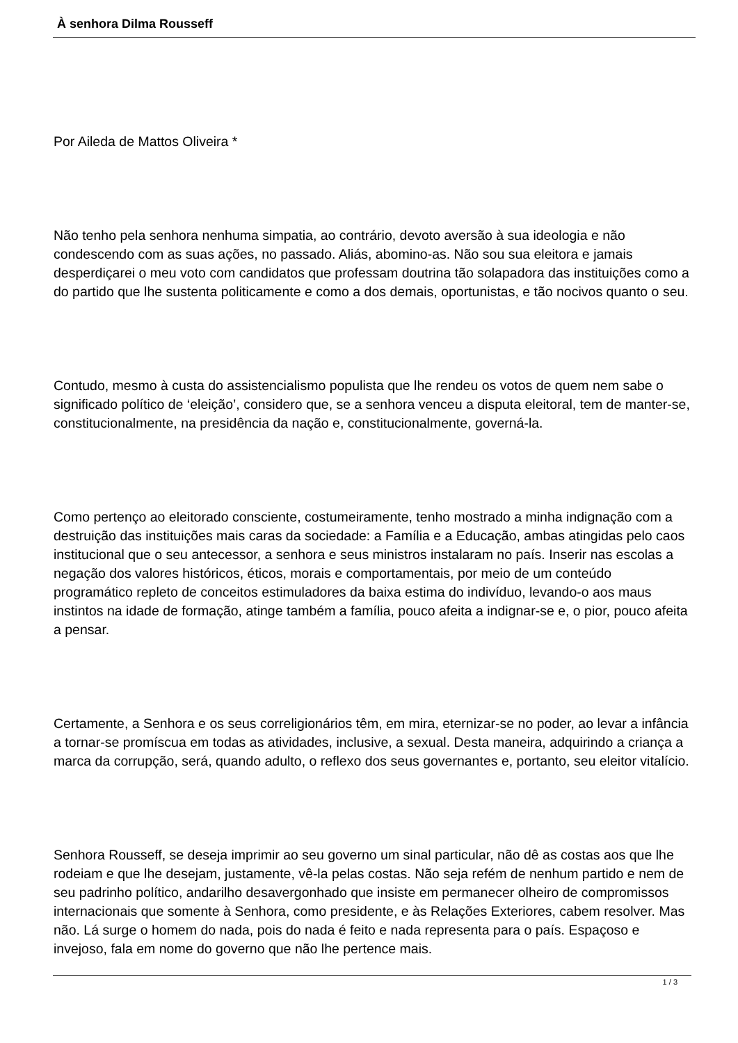À senhora Dilma Rousseff
Por Aileda de Mattos Oliveira *
Não tenho pela senhora nenhuma simpatia, ao contrário, devoto aversão à sua ideologia e não condescendo com as suas ações, no passado. Aliás, abomino-as. Não sou sua eleitora e jamais desperdiçarei o meu voto com candidatos que professam doutrina tão solapadora das instituições como a do partido que lhe sustenta politicamente e como a dos demais, oportunistas, e tão nocivos quanto o seu.
Contudo, mesmo à custa do assistencialismo populista que lhe rendeu os votos de quem nem sabe o significado político de ‘eleição’, considero que, se a senhora venceu a disputa eleitoral, tem de manter-se, constitucionalmente, na presidência da nação e, constitucionalmente, governá-la.
Como pertenço ao eleitorado consciente, costumeiramente, tenho mostrado a minha indignação com a destruição das instituições mais caras da sociedade: a Família e a Educação, ambas atingidas pelo caos institucional que o seu antecessor, a senhora e seus ministros instalaram no país. Inserir nas escolas a negação dos valores históricos, éticos, morais e comportamentais, por meio de um conteúdo programático repleto de conceitos estimuladores da baixa estima do indivíduo, levando-o aos maus instintos na idade de formação, atinge também a família, pouco afeita a indignar-se e, o pior, pouco afeita a pensar.
Certamente, a Senhora e os seus correligionários têm, em mira, eternizar-se no poder, ao levar a infância a tornar-se promíscua em todas as atividades, inclusive, a sexual. Desta maneira, adquirindo a criança a marca da corrupção, será, quando adulto, o reflexo dos seus governantes e, portanto, seu eleitor vitalício.
Senhora Rousseff, se deseja imprimir ao seu governo um sinal particular, não dê as costas aos que lhe rodeiam e que lhe desejam, justamente, vê-la pelas costas. Não seja refém de nenhum partido e nem de seu padrinho político, andarilho desavergonhado que insiste em permanecer olheiro de compromissos internacionais que somente à Senhora, como presidente, e às Relações Exteriores, cabem resolver. Mas não. Lá surge o homem do nada, pois do nada é feito e nada representa para o país. Espaçoso e invejoso, fala em nome do governo que não lhe pertence mais.
1 / 3